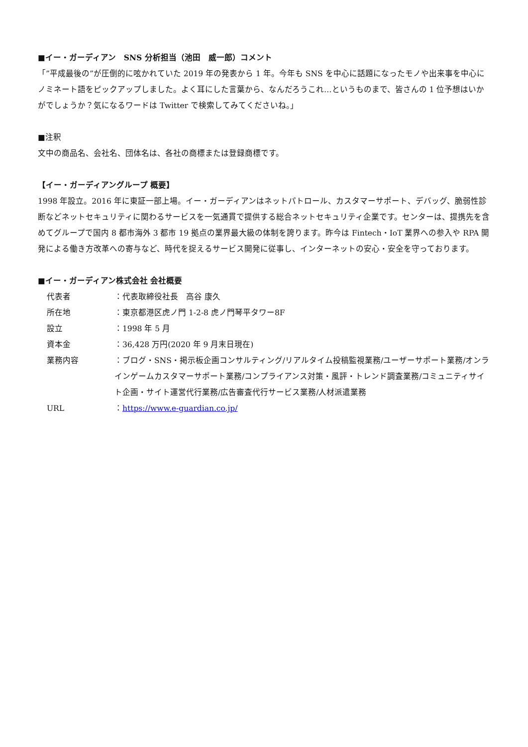■イー・ガーディアン　SNS 分析担当（池田　威一郎）コメント
「”平成最後の”が圧倒的に呟かれていた 2019 年の発表から 1 年。今年も SNS を中心に話題になったモノや出来事を中心にノミネート語をピックアップしました。よく耳にした言葉から、なんだろうこれ…というものまで、皆さんの 1 位予想はいかがでしょうか？気になるワードは Twitter で検索してみてくださいね。」
■注釈
文中の商品名、会社名、団体名は、各社の商標または登録商標です。
【イー・ガーディアングループ 概要】
1998 年設立。2016 年に東証一部上場。イー・ガーディアンはネットパトロール、カスタマーサポート、デバッグ、脆弱性診断などネットセキュリティに関わるサービスを一気通貫で提供する総合ネットセキュリティ企業です。センターは、提携先を含めてグループで国内 8 都市海外 3 都市 19 拠点の業界最大級の体制を誇ります。昨今は Fintech・IoT 業界への参入や RPA 開発による働き方改革への寄与など、時代を捉えるサービス開発に従事し、インターネットの安心・安全を守っております。
■イー・ガーディアン株式会社 会社概要
代表者 ：代表取締役社長　高谷 康久
所在地 ：東京都港区虎ノ門 1-2-8 虎ノ門琴平タワー8F
設立 ：1998 年 5 月
資本金 ：36,428 万円(2020 年 9 月末日現在)
業務内容 ：ブログ・SNS・掲示板企画コンサルティング/リアルタイム投稿監視業務/ユーザーサポート業務/オンラインゲームカスタマーサポート業務/コンプライアンス対策・風評・トレンド調査業務/コミュニティサイト企画・サイト運営代行業務/広告審査代行サービス業務/人材派遣業務
URL ：https://www.e-guardian.co.jp/